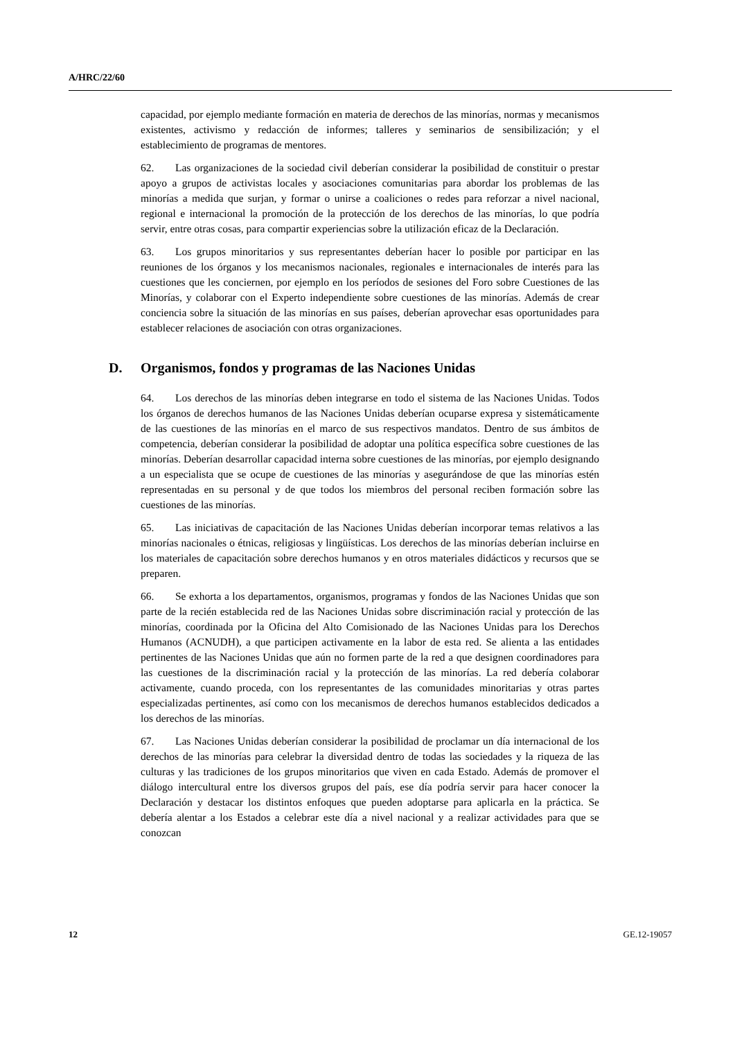A/HRC/22/60
capacidad, por ejemplo mediante formación en materia de derechos de las minorías, normas y mecanismos existentes, activismo y redacción de informes; talleres y seminarios de sensibilización; y el establecimiento de programas de mentores.
62. Las organizaciones de la sociedad civil deberían considerar la posibilidad de constituir o prestar apoyo a grupos de activistas locales y asociaciones comunitarias para abordar los problemas de las minorías a medida que surjan, y formar o unirse a coaliciones o redes para reforzar a nivel nacional, regional e internacional la promoción de la protección de los derechos de las minorías, lo que podría servir, entre otras cosas, para compartir experiencias sobre la utilización eficaz de la Declaración.
63. Los grupos minoritarios y sus representantes deberían hacer lo posible por participar en las reuniones de los órganos y los mecanismos nacionales, regionales e internacionales de interés para las cuestiones que les conciernen, por ejemplo en los períodos de sesiones del Foro sobre Cuestiones de las Minorías, y colaborar con el Experto independiente sobre cuestiones de las minorías. Además de crear conciencia sobre la situación de las minorías en sus países, deberían aprovechar esas oportunidades para establecer relaciones de asociación con otras organizaciones.
D. Organismos, fondos y programas de las Naciones Unidas
64. Los derechos de las minorías deben integrarse en todo el sistema de las Naciones Unidas. Todos los órganos de derechos humanos de las Naciones Unidas deberían ocuparse expresa y sistemáticamente de las cuestiones de las minorías en el marco de sus respectivos mandatos. Dentro de sus ámbitos de competencia, deberían considerar la posibilidad de adoptar una política específica sobre cuestiones de las minorías. Deberían desarrollar capacidad interna sobre cuestiones de las minorías, por ejemplo designando a un especialista que se ocupe de cuestiones de las minorías y asegurándose de que las minorías estén representadas en su personal y de que todos los miembros del personal reciben formación sobre las cuestiones de las minorías.
65. Las iniciativas de capacitación de las Naciones Unidas deberían incorporar temas relativos a las minorías nacionales o étnicas, religiosas y lingüísticas. Los derechos de las minorías deberían incluirse en los materiales de capacitación sobre derechos humanos y en otros materiales didácticos y recursos que se preparen.
66. Se exhorta a los departamentos, organismos, programas y fondos de las Naciones Unidas que son parte de la recién establecida red de las Naciones Unidas sobre discriminación racial y protección de las minorías, coordinada por la Oficina del Alto Comisionado de las Naciones Unidas para los Derechos Humanos (ACNUDH), a que participen activamente en la labor de esta red. Se alienta a las entidades pertinentes de las Naciones Unidas que aún no formen parte de la red a que designen coordinadores para las cuestiones de la discriminación racial y la protección de las minorías. La red debería colaborar activamente, cuando proceda, con los representantes de las comunidades minoritarias y otras partes especializadas pertinentes, así como con los mecanismos de derechos humanos establecidos dedicados a los derechos de las minorías.
67. Las Naciones Unidas deberían considerar la posibilidad de proclamar un día internacional de los derechos de las minorías para celebrar la diversidad dentro de todas las sociedades y la riqueza de las culturas y las tradiciones de los grupos minoritarios que viven en cada Estado. Además de promover el diálogo intercultural entre los diversos grupos del país, ese día podría servir para hacer conocer la Declaración y destacar los distintos enfoques que pueden adoptarse para aplicarla en la práctica. Se debería alentar a los Estados a celebrar este día a nivel nacional y a realizar actividades para que se conozcan
12 GE.12-19057